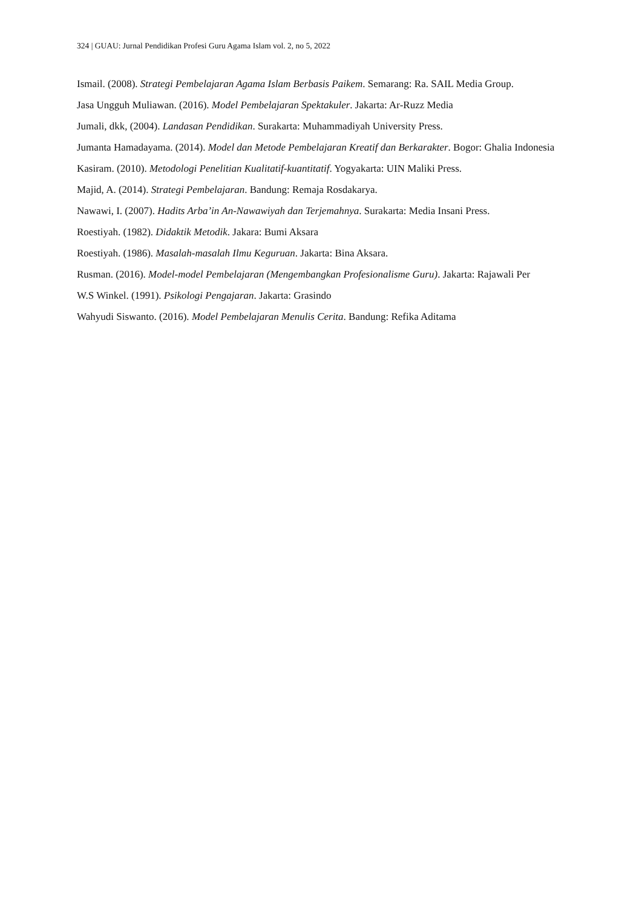324 | GUAU: Jurnal Pendidikan Profesi Guru Agama Islam vol. 2, no 5, 2022
Ismail. (2008). Strategi Pembelajaran Agama Islam Berbasis Paikem. Semarang: Ra. SAIL Media Group.
Jasa Ungguh Muliawan. (2016). Model Pembelajaran Spektakuler. Jakarta: Ar-Ruzz Media
Jumali, dkk, (2004). Landasan Pendidikan. Surakarta: Muhammadiyah University Press.
Jumanta Hamadayama. (2014). Model dan Metode Pembelajaran Kreatif dan Berkarakter. Bogor: Ghalia Indonesia
Kasiram. (2010). Metodologi Penelitian Kualitatif-kuantitatif. Yogyakarta: UIN Maliki Press.
Majid, A. (2014). Strategi Pembelajaran. Bandung: Remaja Rosdakarya.
Nawawi, I. (2007). Hadits Arba’in An-Nawawiyah dan Terjemahnya. Surakarta: Media Insani Press.
Roestiyah. (1982). Didaktik Metodik. Jakara: Bumi Aksara
Roestiyah. (1986). Masalah-masalah Ilmu Keguruan. Jakarta: Bina Aksara.
Rusman. (2016). Model-model Pembelajaran (Mengembangkan Profesionalisme Guru). Jakarta: Rajawali Per
W.S Winkel. (1991). Psikologi Pengajaran. Jakarta: Grasindo
Wahyudi Siswanto. (2016). Model Pembelajaran Menulis Cerita. Bandung: Refika Aditama